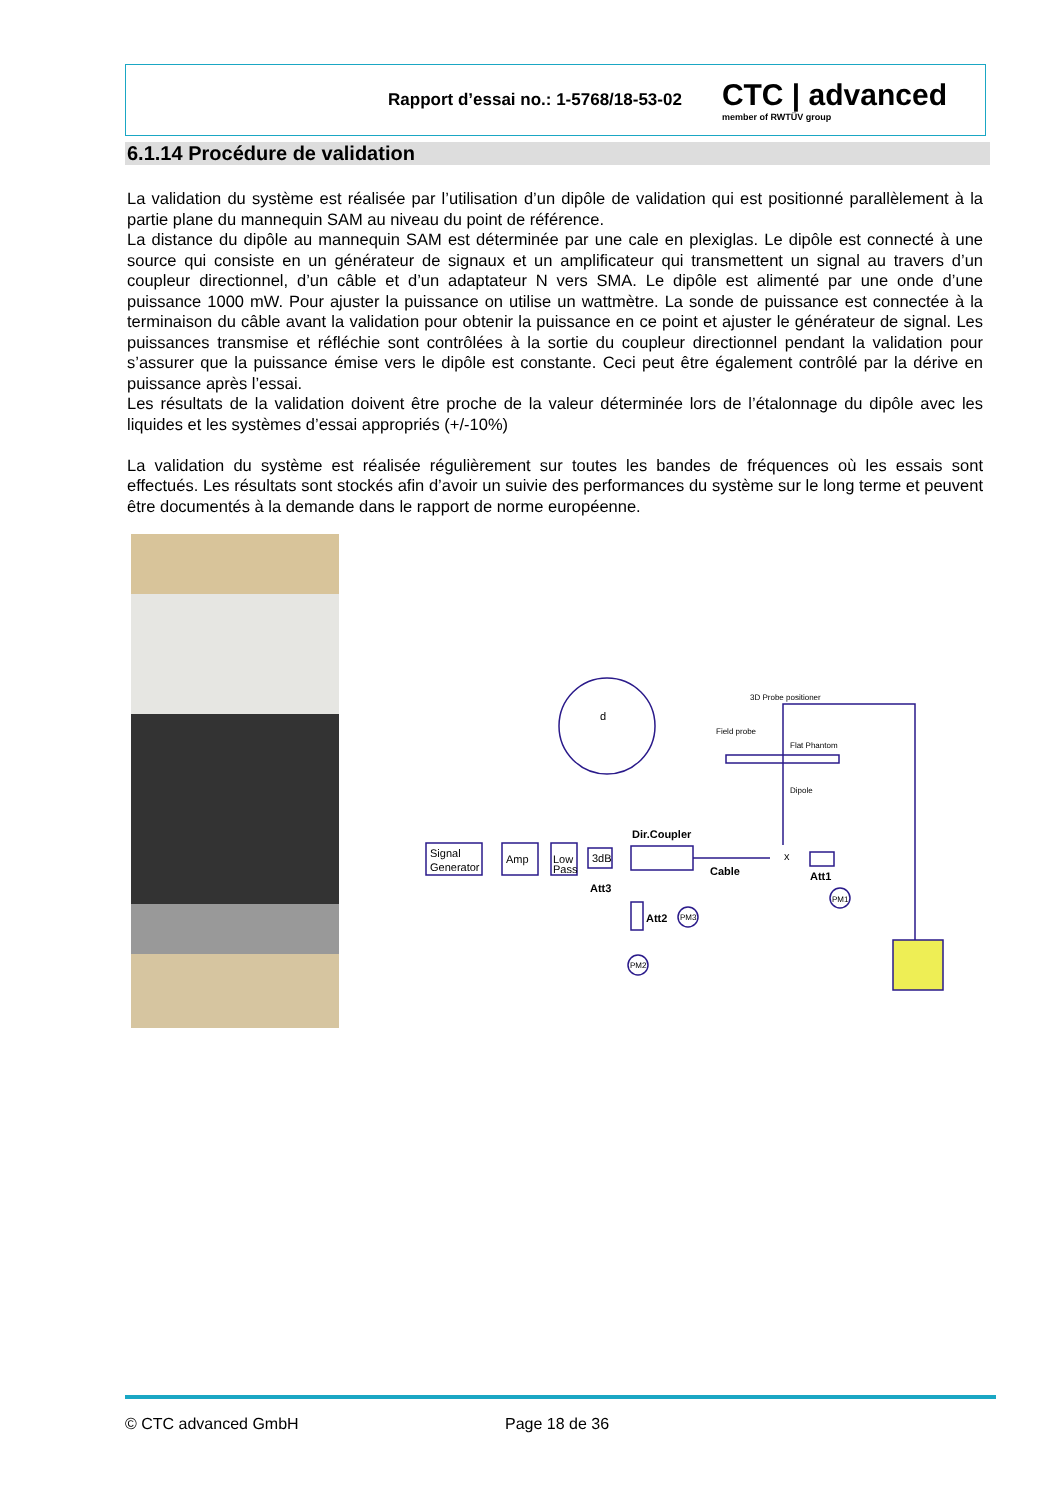Rapport d’essai no.: 1-5768/18-53-02
CTC | advanced
member of RWTÜV group
6.1.14 Procédure de validation
La validation du système est réalisée par l’utilisation d’un dipôle de validation qui est positionné parallèlement à la partie plane du mannequin SAM au niveau du point de référence.
La distance du dipôle au mannequin SAM est déterminée par une cale en plexiglas. Le dipôle est connecté à une source qui consiste en un générateur de signaux et un amplificateur qui transmettent un signal au travers d’un coupleur directionnel, d’un câble et d’un adaptateur N vers SMA. Le dipôle est alimenté par une onde d’une puissance 1000 mW. Pour ajuster la puissance on utilise un wattmètre. La sonde de puissance est connectée à la terminaison du câble avant la validation pour obtenir la puissance en ce point et ajuster le générateur de signal. Les puissances transmise et réfléchie sont contrôlées à la sortie du coupleur directionnel pendant la validation pour s’assurer que la puissance émise vers le dipôle est constante. Ceci peut être également contrôlé par la dérive en puissance après l’essai.
Les résultats de la validation doivent être proche de la valeur déterminée lors de l’étalonnage du dipôle avec les liquides et les systèmes d’essai appropriés (+/-10%)
La validation du système est réalisée régulièrement sur toutes les bandes de fréquences où les essais sont effectués. Les résultats sont stockés afin d’avoir un suivie des performances du système sur le long terme et peuvent être documentés à la demande dans le rapport de norme européenne.
Signal
Generator
Amp
Low
Pass
3dB
Dir.Coupler
Cable
Att3
Att1
Att2
PM1
PM3
PM2
3D Probe positioner
Field probe
Flat Phantom
Dipole
d
x
© CTC advanced GmbH Page 18 de 36